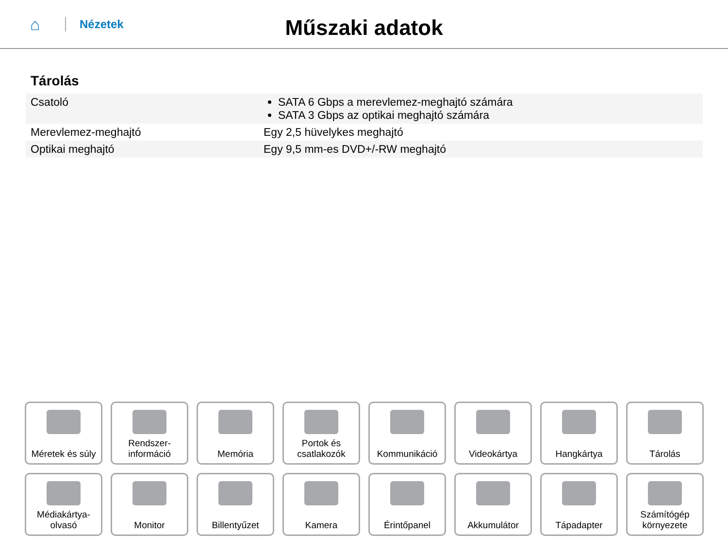⌂
Nézetek
Műszaki adatok
Tárolás
| Csatoló | SATA 6 Gbps a merevlemez-meghajtó számára SATA 3 Gbps az optikai meghajtó számára |
| Merevlemez-meghajtó | Egy 2,5 hüvelykes meghajtó |
| Optikai meghajtó | Egy 9,5 mm-es DVD+/-RW meghajtó |
Méretek és súly
Rendszer-
információ
Memória
Portok és
csatlakozók
Kommunikáció
Videokártya
Hangkártya
Tárolás
Médiakártya-
olvasó
Monitor
Billentyűzet
Kamera
Érintőpanel
Akkumulátor
Tápadapter
Számítógép
környezete